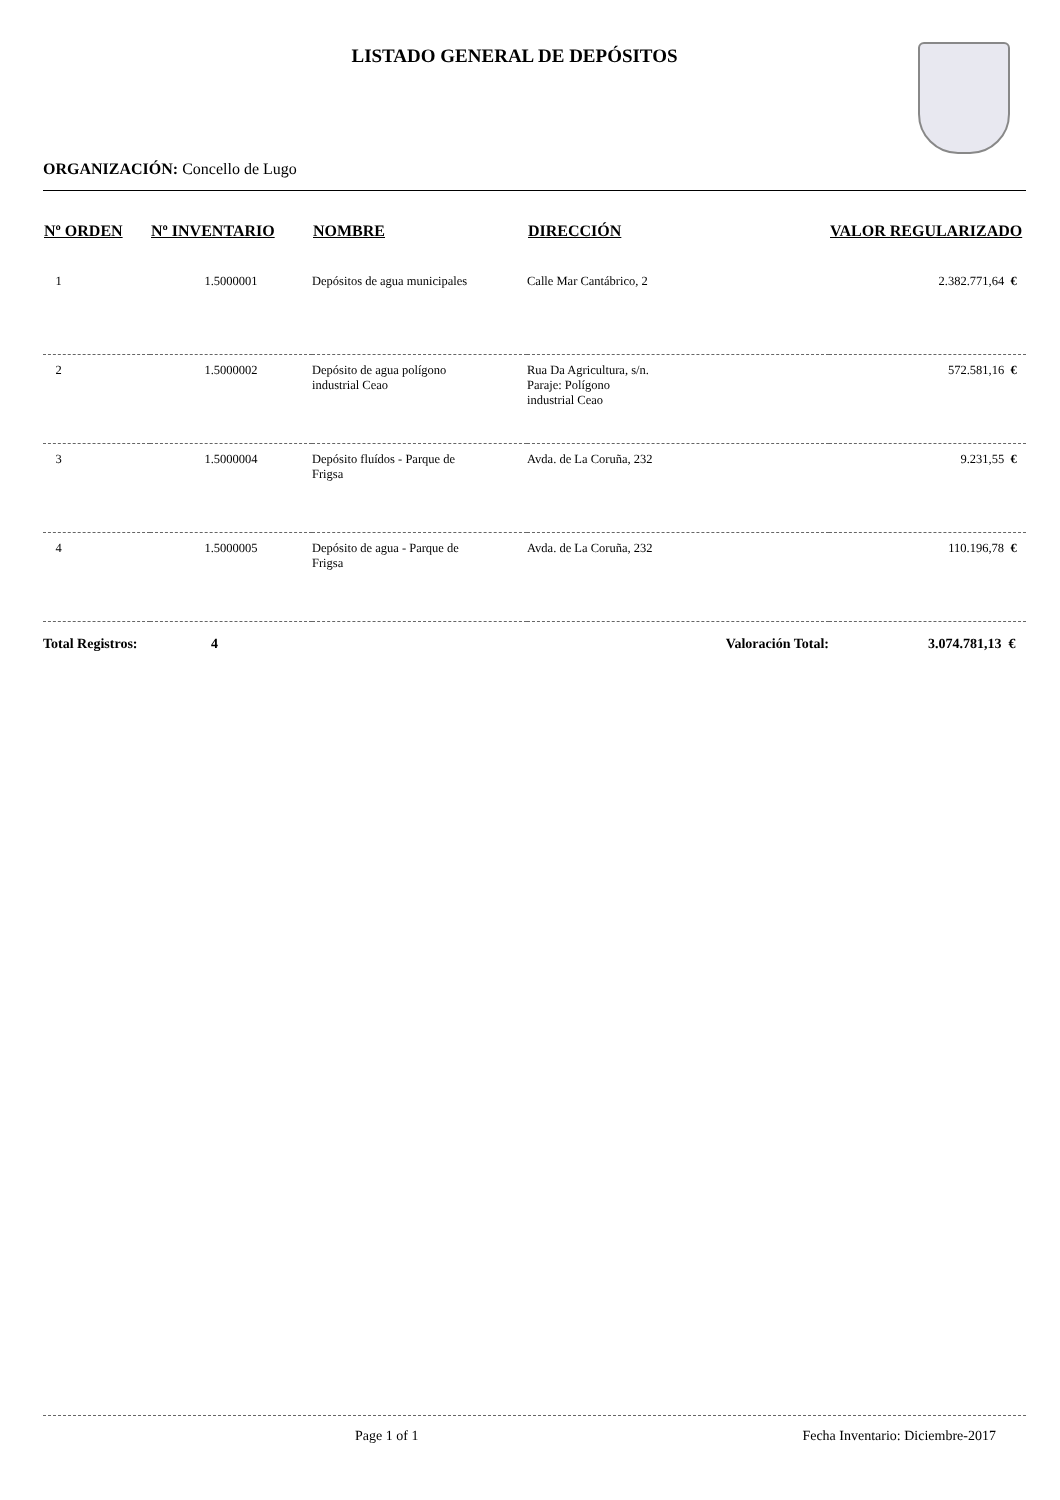LISTADO GENERAL DE DEPÓSITOS
ORGANIZACIÓN: Concello de Lugo
| Nº ORDEN | Nº INVENTARIO | NOMBRE | DIRECCIÓN | VALOR REGULARIZADO |
| --- | --- | --- | --- | --- |
| 1 | 1.5000001 | Depósitos de agua municipales | Calle Mar Cantábrico, 2 | 2.382.771,64 € |
| 2 | 1.5000002 | Depósito de agua polígono industrial Ceao | Rua Da Agricultura, s/n. Paraje: Polígono industrial Ceao | 572.581,16 € |
| 3 | 1.5000004 | Depósito fluídos - Parque de Frigsa | Avda. de La Coruña, 232 | 9.231,55 € |
| 4 | 1.5000005 | Depósito de agua - Parque de Frigsa | Avda. de La Coruña, 232 | 110.196,78 € |
| Total Registros: 4 | | | Valoración Total: | 3.074.781,13 € |
Page 1 of 1 Fecha Inventario: Diciembre-2017